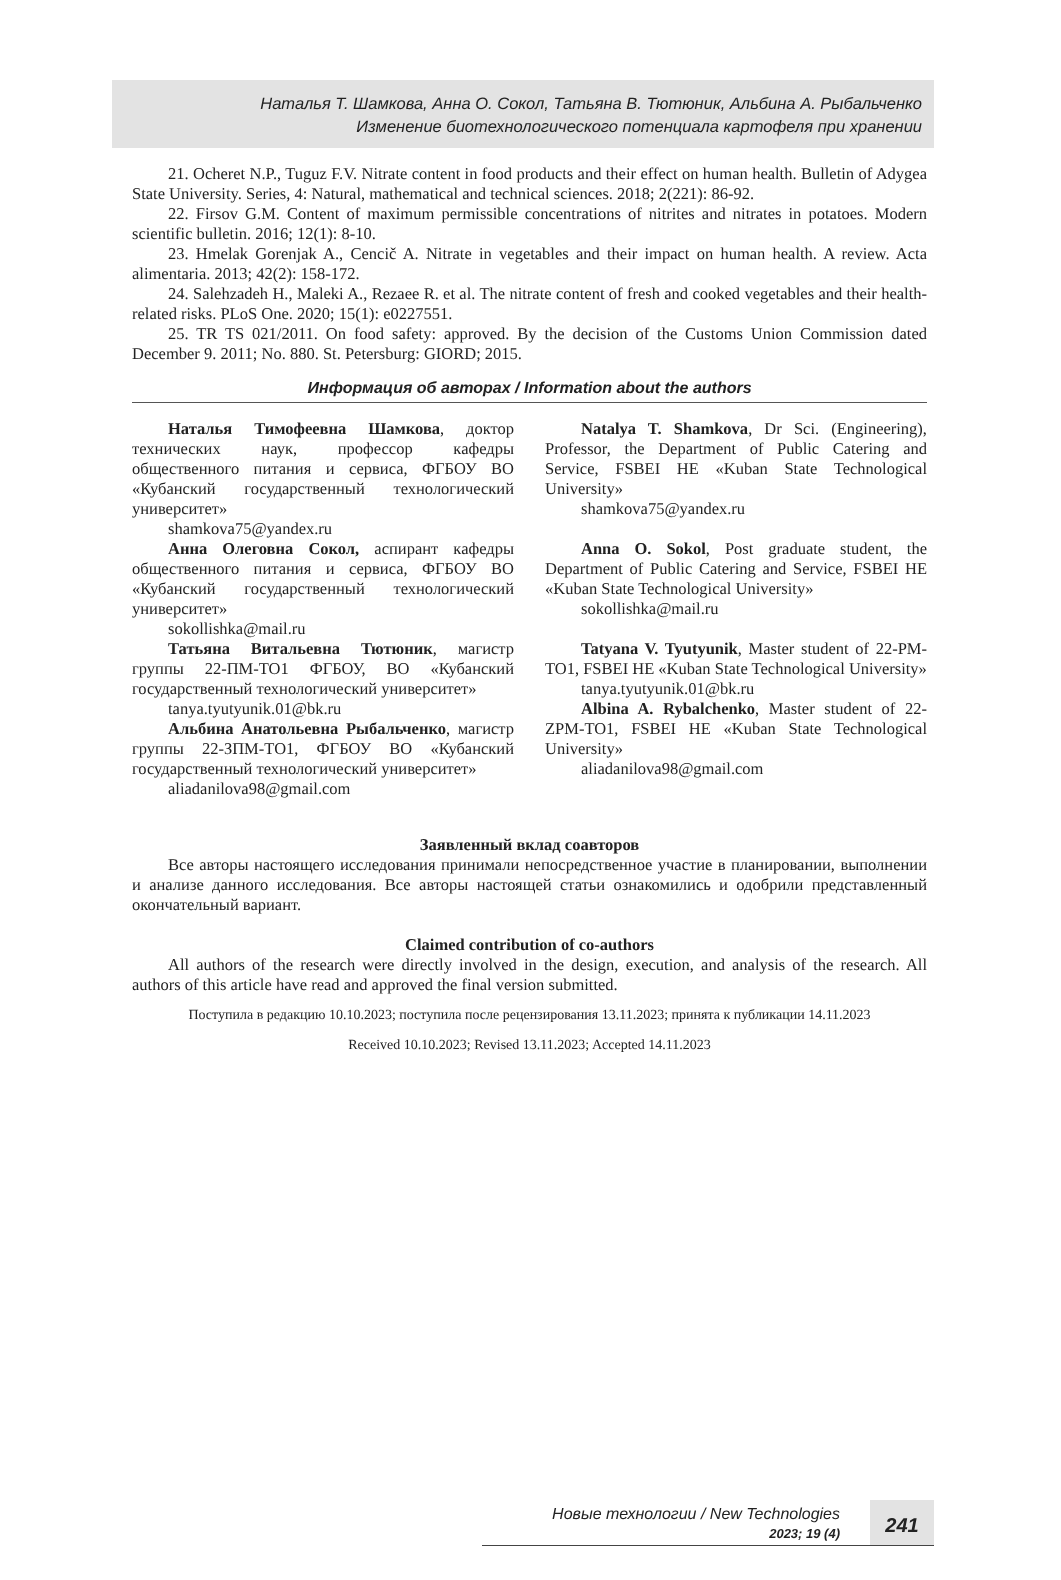Наталья Т. Шамкова, Анна О. Сокол, Татьяна В. Тютюник, Альбина А. Рыбальченко
Изменение биотехнологического потенциала картофеля при хранении
21. Ocheret N.P., Tuguz F.V. Nitrate content in food products and their effect on human health. Bulletin of Adygea State University. Series, 4: Natural, mathematical and technical sciences. 2018; 2(221): 86-92.
22. Firsov G.M. Content of maximum permissible concentrations of nitrites and nitrates in potatoes. Modern scientific bulletin. 2016; 12(1): 8-10.
23. Hmelak Gorenjak A., Cencič A. Nitrate in vegetables and their impact on human health. A review. Acta alimentaria. 2013; 42(2): 158-172.
24. Salehzadeh H., Maleki A., Rezaee R. et al. The nitrate content of fresh and cooked vegetables and their health-related risks. PLoS One. 2020; 15(1): e0227551.
25. TR TS 021/2011. On food safety: approved. By the decision of the Customs Union Commission dated December 9. 2011; No. 880. St. Petersburg: GIORD; 2015.
Информация об авторах / Information about the authors
Наталья Тимофеевна Шамкова, доктор технических наук, профессор кафедры общественного питания и сервиса, ФГБОУ ВО «Кубанский государственный технологический университет»
shamkova75@yandex.ru
Анна Олеговна Сокол, аспирант кафедры общественного питания и сервиса, ФГБОУ ВО «Кубанский государственный технологический университет»
sokollishka@mail.ru
Татьяна Витальевна Тютюник, магистр группы 22-ПМ-ТО1 ФГБОУ, ВО «Кубанский государственный технологический университет»
tanya.tyutyunik.01@bk.ru
Альбина Анатольевна Рыбальченко, магистр группы 22-ЗПМ-ТО1, ФГБОУ ВО «Кубанский государственный технологический университет»
aliadanilova98@gmail.com
Natalya T. Shamkova, Dr Sci. (Engineering), Professor, the Department of Public Catering and Service, FSBEI HE «Kuban State Technological University»
shamkova75@yandex.ru
Anna O. Sokol, Post graduate student, the Department of Public Catering and Service, FSBEI HE «Kuban State Technological University»
sokollishka@mail.ru
Tatyana V. Tyutyunik, Master student of 22-PM-TO1, FSBEI HE «Kuban State Technological University»
tanya.tyutyunik.01@bk.ru
Albina A. Rybalchenko, Master student of 22-ZPM-TO1, FSBEI HE «Kuban State Technological University»
aliadanilova98@gmail.com
Заявленный вклад соавторов
Все авторы настоящего исследования принимали непосредственное участие в планировании, выполнении и анализе данного исследования. Все авторы настоящей статьи ознакомились и одобрили представленный окончательный вариант.
Claimed contribution of co-authors
All authors of the research were directly involved in the design, execution, and analysis of the research. All authors of this article have read and approved the final version submitted.
Поступила в редакцию 10.10.2023; поступила после рецензирования 13.11.2023; принята к публикации 14.11.2023
Received 10.10.2023; Revised 13.11.2023; Accepted 14.11.2023
Новые технологии / New Technologies
2023; 19 (4)
241